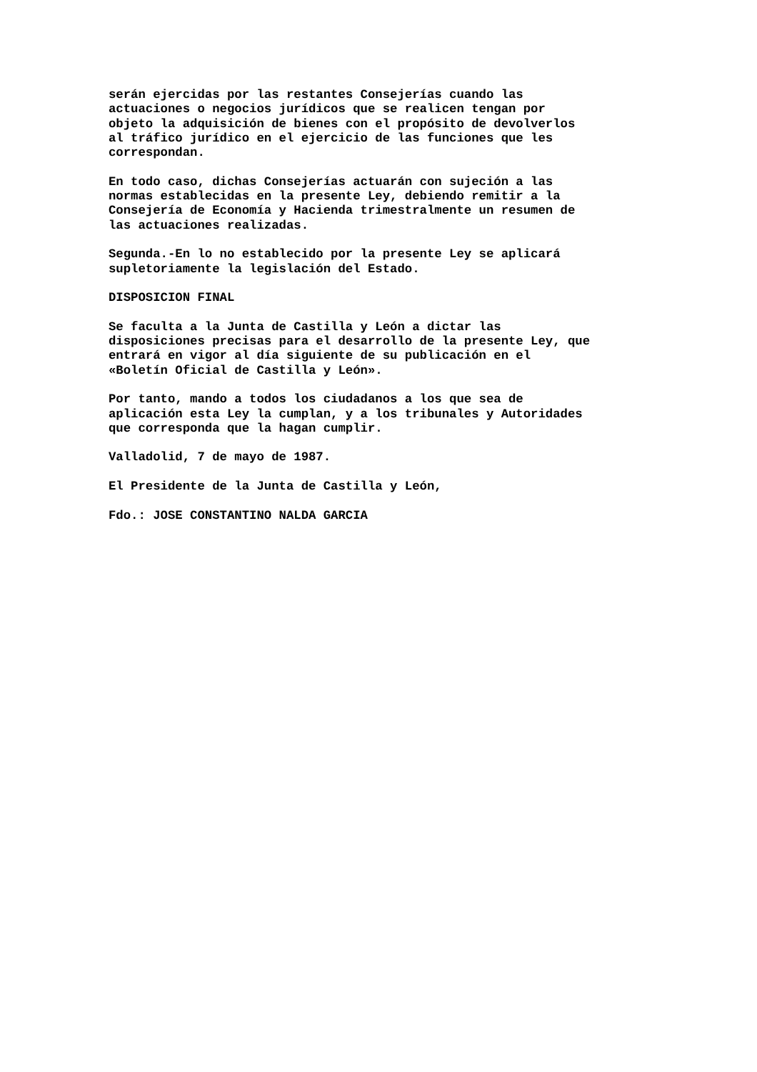serán ejercidas por las restantes Consejerías cuando las actuaciones o negocios jurídicos que se realicen tengan por objeto la adquisición de bienes con el propósito de devolverlos al tráfico jurídico en el ejercicio de las funciones que les correspondan.
En todo caso, dichas Consejerías actuarán con sujeción a las normas establecidas en la presente Ley, debiendo remitir a la Consejería de Economía y Hacienda trimestralmente un resumen de las actuaciones realizadas.
Segunda.-En lo no establecido por la presente Ley se aplicará supletoriamente la legislación del Estado.
DISPOSICION FINAL
Se faculta a la Junta de Castilla y León a dictar las disposiciones precisas para el desarrollo de la presente Ley, que entrará en vigor al día siguiente de su publicación en el «Boletín Oficial de Castilla y León».
Por tanto, mando a todos los ciudadanos a los que sea de aplicación esta Ley la cumplan, y a los tribunales y Autoridades que corresponda que la hagan cumplir.
Valladolid, 7 de mayo de 1987.
El Presidente de la Junta de Castilla y León,
Fdo.: JOSE CONSTANTINO NALDA GARCIA